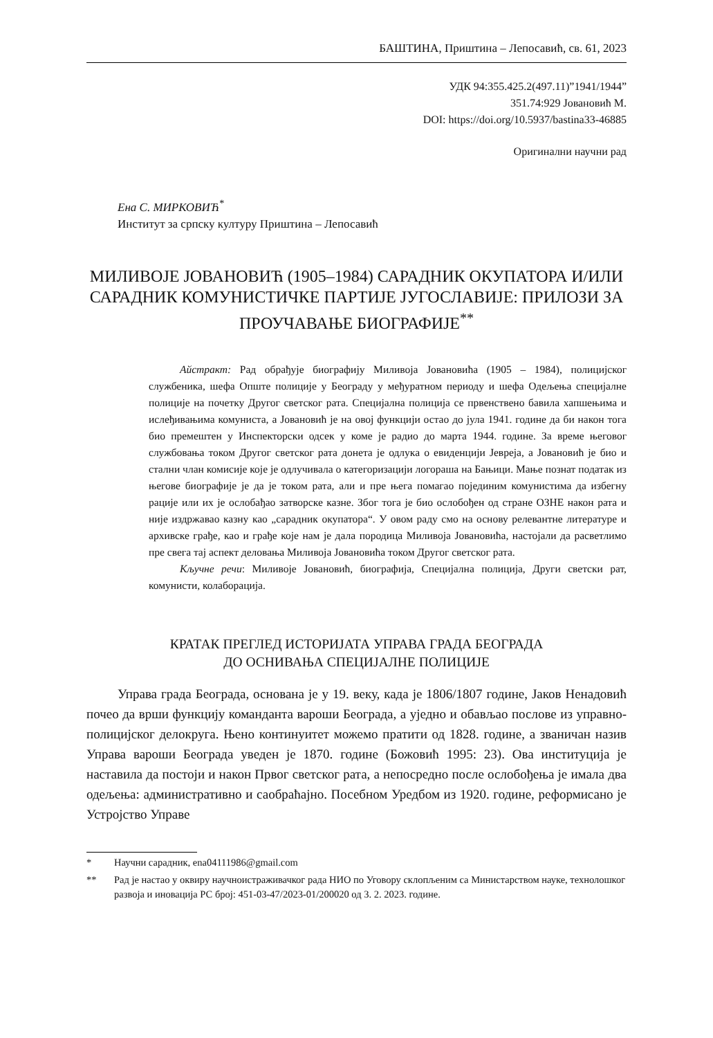БАШТИНА, Приштина – Лепосавић, св. 61, 2023
УДК 94:355.425.2(497.11)”1941/1944”
351.74:929 Јовановић М.
DOI: https://doi.org/10.5937/bastina33-46885
Оригинални научни рад
Ена С. МИРКОВИЋ<sup>*</sup>
Институт за српску културу Приштина – Лепосавић
МИЛИВОЈЕ ЈОВАНОВИЋ (1905–1984) САРАДНИК ОКУПАТОРА И/ИЛИ САРАДНИК КОМУНИСТИЧКЕ ПАРТИЈЕ ЈУГОСЛАВИЈЕ: ПРИЛОЗИ ЗА ПРОУЧАВАЊЕ БИОГРАФИЈЕ<sup>**</sup>
Айстракт: Рад обрађује биографију Миливоја Јовановића (1905 – 1984), полицијског службеника, шефа Опште полиције у Београду у међуратном периоду и шефа Одељења специјалне полиције на почетку Другог светског рата. Специјална полиција се првенствено бавила хапшењима и ислеђивањима комуниста, а Јовановић је на овој функцији остао до јула 1941. године да би након тога био премештен у Инспекторски одсек у коме је радио до марта 1944. године. За време његовог службовања током Другог светског рата донета је одлука о евиденцији Јевреја, а Јовановић је био и стални члан комисије које је одлучивала о категоризацији логораша на Бањици. Мање познат податак из његове биографије је да је током рата, али и пре њега помагао појединим комунистима да избегну рације или их је ослобађао затворске казне. Због тога је био ослобођен од стране ОЗНЕ након рата и није издржавао казну као „сарадник окупатора“. У овом раду смо на основу релевантне литературе и архивске грађе, као и грађе које нам је дала породица Миливоја Јовановића, настојали да расветлимо пре свега тај аспект деловања Миливоја Јовановића током Другог светског рата.
Кључне речи: Миливоје Јовановић, биографија, Специјална полиција, Други светски рат, комунисти, колаборација.
КРАТАК ПРЕГЛЕД ИСТОРИЈАТА УПРАВА ГРАДА БЕОГРАДА
ДО ОСНИВАЊА СПЕЦИЈАЛНЕ ПОЛИЦИЈЕ
Управа града Београда, основана је у 19. веку, када је 1806/1807 године, Јаков Ненадовић почео да врши функцију команданта вароши Београда, а уједно и обављао послове из управно-полицијског делокруга. Њено континуитет можемо пратити од 1828. године, а званичан назив Управа вароши Београда уведен је 1870. године (Божовић 1995: 23). Ова институција је наставила да постоји и након Првог светског рата, а непосредно после ослобођења је имала два одељења: административно и саобраћајно. Посебном Уредбом из 1920. године, реформисано је Устројство Управе
* Научни сарадник, ena04111986@gmail.com
** Рад је настао у оквиру научноистраживачког рада НИО по Уговору склопљеним са Министарством науке, технолошког развоја и иновација РС број: 451-03-47/2023-01/200020 од 3. 2. 2023. године.